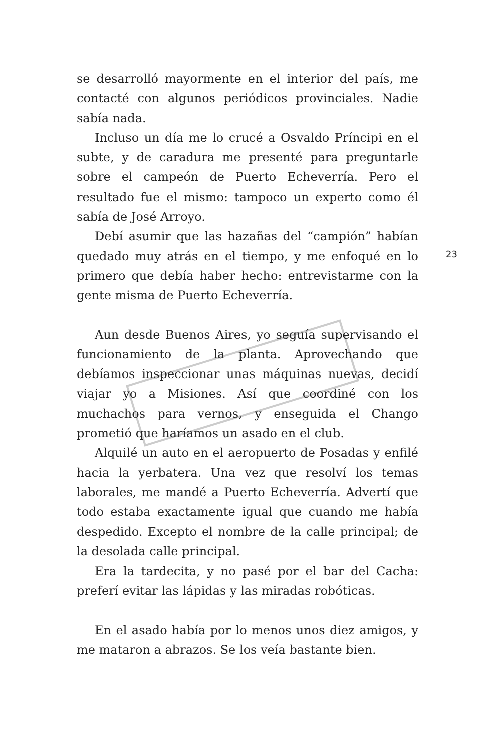se desarrolló mayormente en el interior del país, me contacté con algunos periódicos provinciales. Nadie sabía nada.
Incluso un día me lo crucé a Osvaldo Príncipi en el subte, y de caradura me presenté para preguntarle sobre el campeón de Puerto Echeverría. Pero el resultado fue el mismo: tampoco un experto como él sabía de José Arroyo.
Debí asumir que las hazañas del “campión” habían quedado muy atrás en el tiempo, y me enfoqué en lo primero que debía haber hecho: entrevistarme con la gente misma de Puerto Echeverría.
Aun desde Buenos Aires, yo seguía supervisando el funcionamiento de la planta. Aprovechando que debíamos inspeccionar unas máquinas nuevas, decidí viajar yo a Misiones. Así que coordiné con los muchachos para vernos, y enseguida el Chango prometió que haríamos un asado en el club.
Alquilé un auto en el aeropuerto de Posadas y enfilé hacia la yerbatera. Una vez que resolví los temas laborales, me mandé a Puerto Echeverría. Advertí que todo estaba exactamente igual que cuando me había despedido. Excepto el nombre de la calle principal; de la desolada calle principal.
Era la tardecita, y no pasé por el bar del Cacha: preferí evitar las lápidas y las miradas robóticas.
En el asado había por lo menos unos diez amigos, y me mataron a abrazos. Se los veía bastante bien.
23